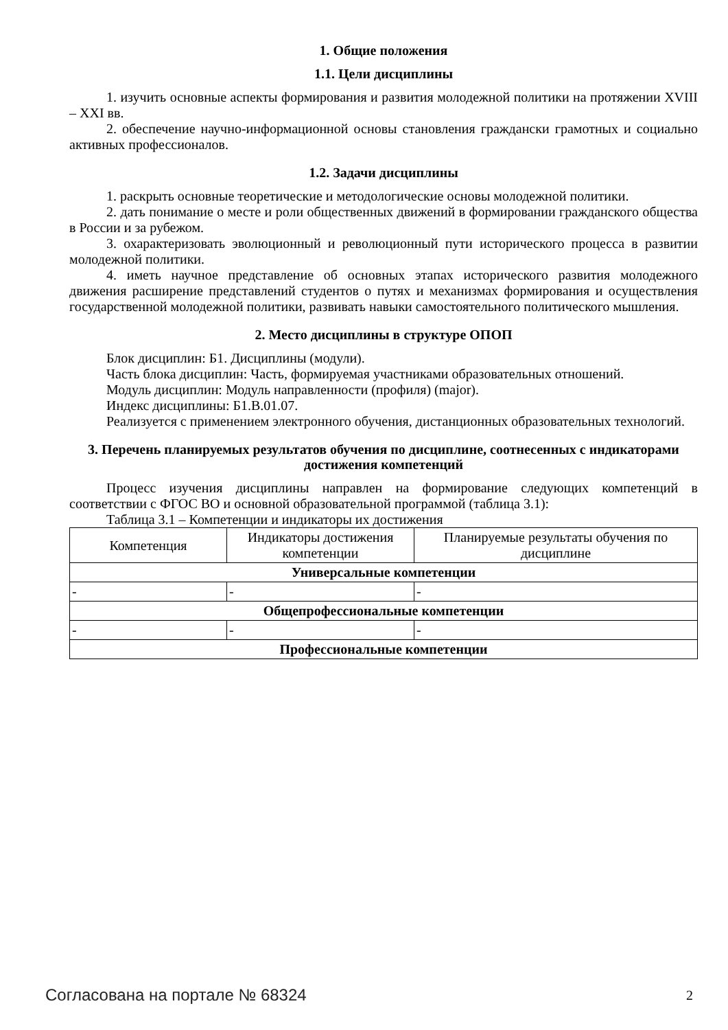1. Общие положения
1.1. Цели дисциплины
1. изучить основные аспекты формирования и развития молодежной политики на протяжении XVIII – XXI вв.
2. обеспечение научно-информационной основы становления граждански грамотных и социально активных профессионалов.
1.2. Задачи дисциплины
1. раскрыть основные теоретические и методологические основы молодежной политики.
2. дать понимание о месте и роли общественных движений в формировании гражданского общества в России и за рубежом.
3. охарактеризовать эволюционный и революционный пути исторического процесса в развитии молодежной политики.
4. иметь научное представление об основных этапах исторического развития молодежного движения расширение представлений студентов о путях и механизмах формирования и осуществления государственной молодежной политики, развивать навыки самостоятельного политического мышления.
2. Место дисциплины в структуре ОПОП
Блок дисциплин: Б1. Дисциплины (модули).
Часть блока дисциплин: Часть, формируемая участниками образовательных отношений.
Модуль дисциплин: Модуль направленности (профиля) (major).
Индекс дисциплины: Б1.В.01.07.
Реализуется с применением электронного обучения, дистанционных образовательных технологий.
3. Перечень планируемых результатов обучения по дисциплине, соотнесенных с индикаторами достижения компетенций
Процесс изучения дисциплины направлен на формирование следующих компетенций в соответствии с ФГОС ВО и основной образовательной программой (таблица 3.1):
Таблица 3.1 – Компетенции и индикаторы их достижения
| Компетенция | Индикаторы достижения компетенции | Планируемые результаты обучения по дисциплине |
| --- | --- | --- |
| Универсальные компетенции | | |
| - | - | - |
| Общепрофессиональные компетенции | | |
| - | - | - |
| Профессиональные компетенции | | |
Согласована на портале № 68324 2